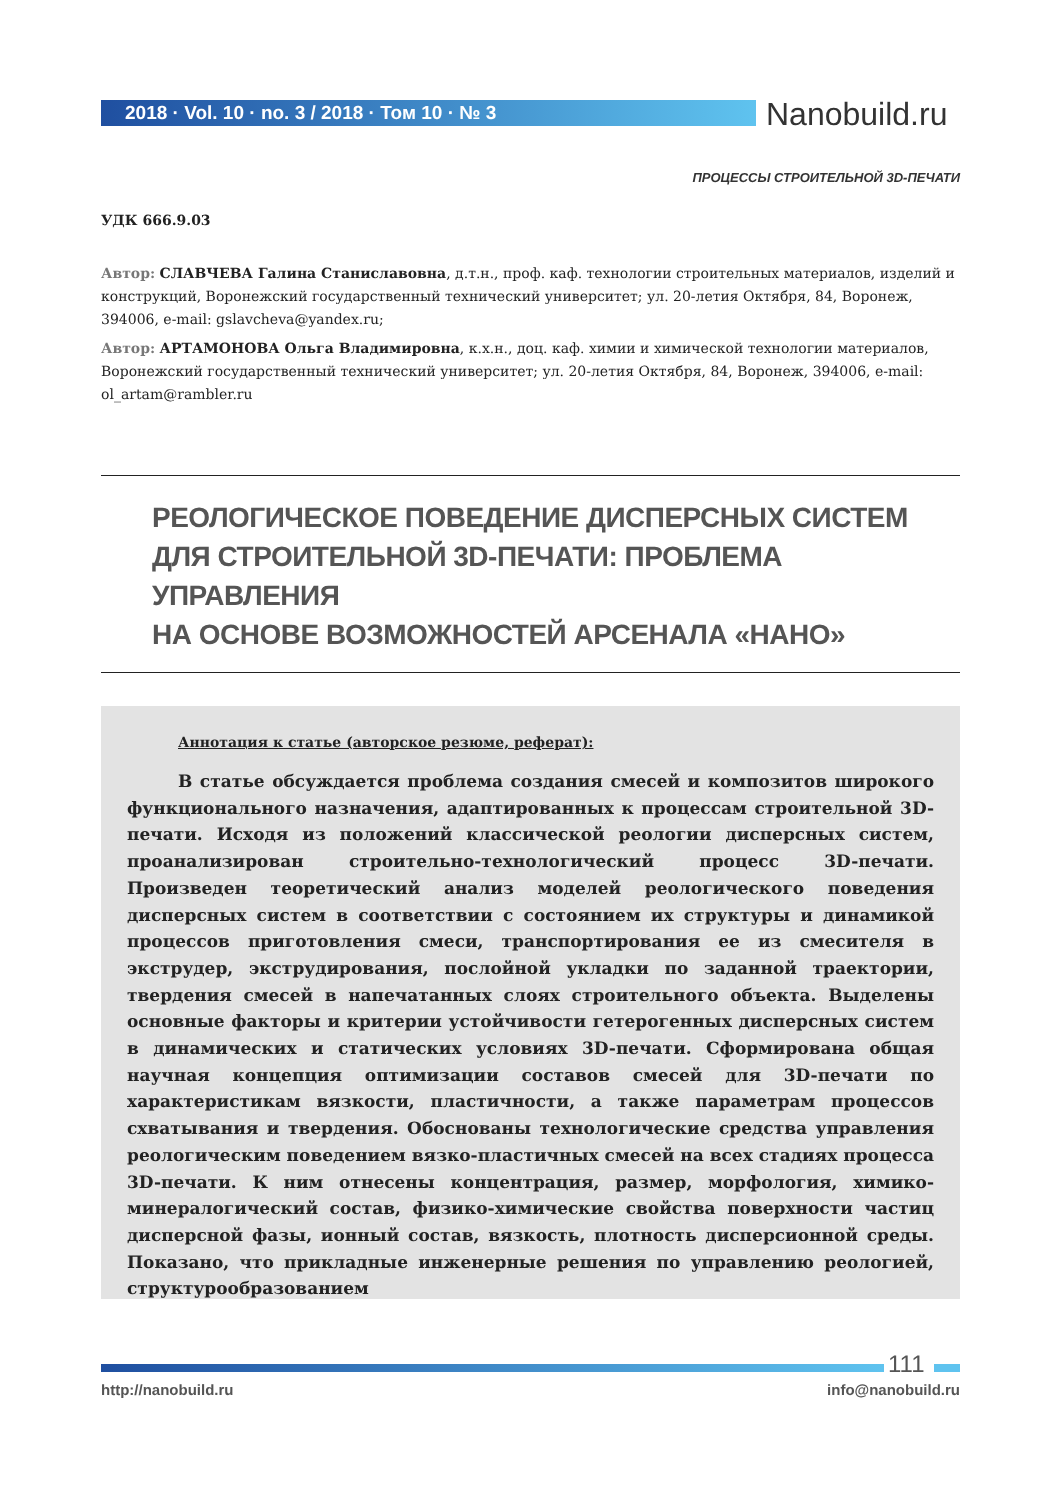2018 · Vol. 10 · no. 3 / 2018 · Том 10 · № 3
Nanobuild.ru
ПРОЦЕССЫ СТРОИТЕЛЬНОЙ 3D-ПЕЧАТИ
УДК 666.9.03
Автор: СЛАВЧЕВА Галина Станиславовна, д.т.н., проф. каф. технологии строительных материалов, изделий и конструкций, Воронежский государственный технический университет; ул. 20-летия Октября, 84, Воронеж, 394006, e-mail: gslavcheva@yandex.ru;
Автор: АРТАМОНОВА Ольга Владимировна, к.х.н., доц. каф. химии и химической технологии материалов, Воронежский государственный технический университет; ул. 20-летия Октября, 84, Воронеж, 394006, e-mail: ol_artam@rambler.ru
РЕОЛОГИЧЕСКОЕ ПОВЕДЕНИЕ ДИСПЕРСНЫХ СИСТЕМ
ДЛЯ СТРОИТЕЛЬНОЙ 3D-ПЕЧАТИ: ПРОБЛЕМА УПРАВЛЕНИЯ
НА ОСНОВЕ ВОЗМОЖНОСТЕЙ АРСЕНАЛА «НАНО»
Аннотация к статье (авторское резюме, реферат):
В статье обсуждается проблема создания смесей и композитов широкого функционального назначения, адаптированных к процессам строительной 3D-печати. Исходя из положений классической реологии дисперсных систем, проанализирован строительно-технологический процесс 3D-печати. Произведен теоретический анализ моделей реологического поведения дисперсных систем в соответствии с состоянием их структуры и динамикой процессов приготовления смеси, транспортирования ее из смесителя в экструдер, экструдирования, послойной укладки по заданной траектории, твердения смесей в напечатанных слоях строительного объекта. Выделены основные факторы и критерии устойчивости гетерогенных дисперсных систем в динамических и статических условиях 3D-печати. Сформирована общая научная концепция оптимизации составов смесей для 3D-печати по характеристикам вязкости, пластичности, а также параметрам процессов схватывания и твердения. Обоснованы технологические средства управления реологическим поведением вязко-пластичных смесей на всех стадиях процесса 3D-печати. К ним отнесены концентрация, размер, морфология, химико-минералогический состав, физико-химические свойства поверхности частиц дисперсной фазы, ионный состав, вязкость, плотность дисперсионной среды. Показано, что прикладные инженерные решения по управлению реологией, структурообразованием
111
http://nanobuild.ru info@nanobuild.ru